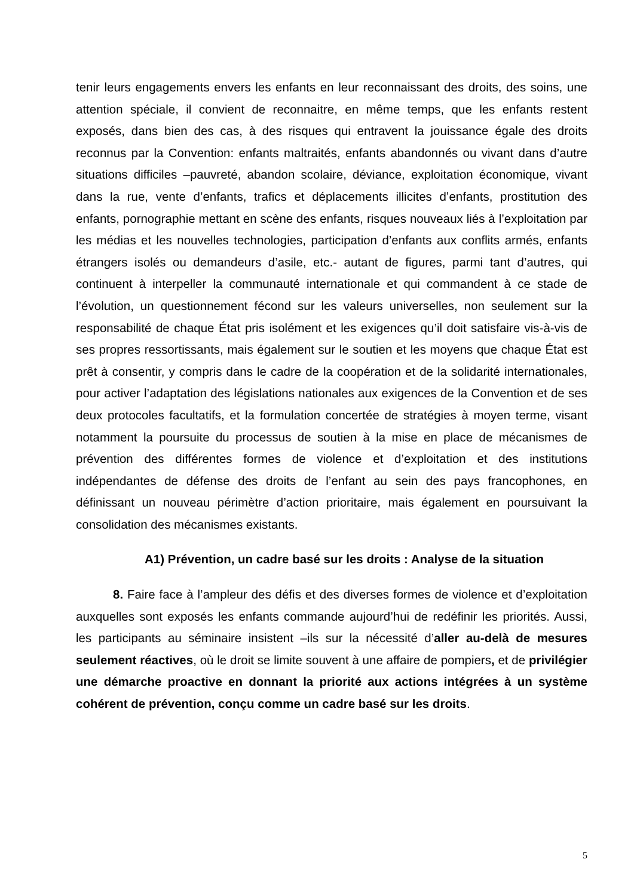tenir leurs engagements envers les enfants en leur reconnaissant des droits, des soins, une attention spéciale, il convient de reconnaitre, en même temps, que les enfants restent exposés, dans bien des cas, à des risques qui entravent la jouissance égale des droits reconnus par la Convention: enfants maltraités, enfants abandonnés ou vivant dans d’autre situations difficiles –pauvreté, abandon scolaire, déviance, exploitation économique, vivant dans la rue, vente d’enfants, trafics et déplacements illicites d’enfants, prostitution des enfants, pornographie mettant en scène des enfants, risques nouveaux liés à l’exploitation par les médias et les nouvelles technologies, participation d’enfants aux conflits armés, enfants étrangers isolés ou demandeurs d’asile, etc.- autant de figures, parmi tant d’autres, qui continuent à interpeller la communauté internationale et qui commandent à ce stade de l’évolution, un questionnement fécond sur les valeurs universelles, non seulement sur la responsabilité de chaque État pris isolément et les exigences qu’il doit satisfaire vis-à-vis de ses propres ressortissants, mais également sur le soutien et les moyens que chaque État est prêt à consentir, y compris dans le cadre de la coopération et de la solidarité internationales, pour activer l’adaptation des législations nationales aux exigences de la Convention et de ses deux protocoles facultatifs, et la formulation concertée de stratégies à moyen terme, visant notamment la poursuite du processus de soutien à la mise en place de mécanismes de prévention des différentes formes de violence et d’exploitation et des institutions indépendantes de défense des droits de l’enfant au sein des pays francophones, en définissant un nouveau périmètre d’action prioritaire, mais également en poursuivant la consolidation des mécanismes existants.
A1) Prévention, un cadre basé sur les droits : Analyse de la situation
8. Faire face à l’ampleur des défis et des diverses formes de violence et d’exploitation auxquelles sont exposés les enfants commande aujourd’hui de redéfinir les priorités. Aussi, les participants au séminaire insistent –ils sur la nécessité d’aller au-delà de mesures seulement réactives, où le droit se limite souvent à une affaire de pompiers, et de privilégier une démarche proactive en donnant la priorité aux actions intégrées à un système cohérent de prévention, conçu comme un cadre basé sur les droits.
5